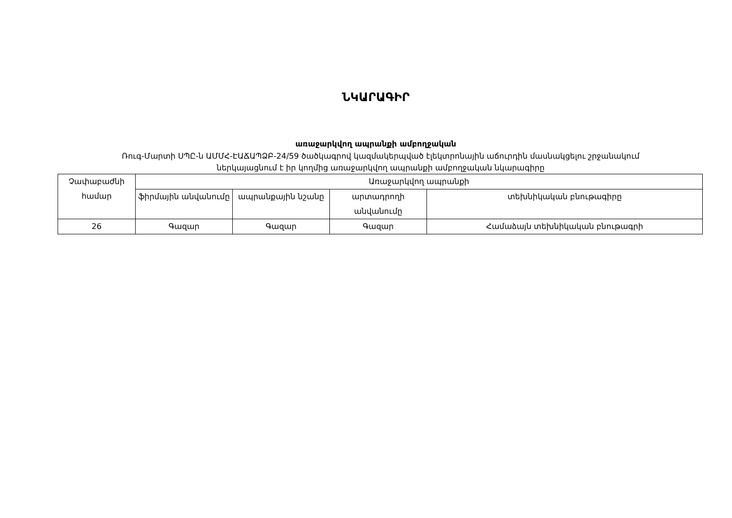ՆԿԱՐԱԳԻՐ
առաջարկվող ապրանքի ամբողջական
Ռուգ-Մարտի ՍՊԸ-ն ԱՄՄՀ-ԷԱՃԱՊՁԲ-24/59 ծածկագրով կազմակերպված էլեկտրոնային աճուրդին մասնակցելու շրջանակում
ներկայացնում է իր կողմից առաջարկվող ապրանքի ամբողջական նկարագիրը
| Չափաբաժնի համար | Առաջարկվող ապրանքի | | | |
| --- | --- | --- | --- | --- |
| | ֆիրմային անվանումը | ապրանքային նշանը | արտադրողի անվանումը | տեխնիկական բնութագիրը |
| 26 | Գազար | Գազար | Գազար | Համաձայն տեխնիկական բնութագրի |